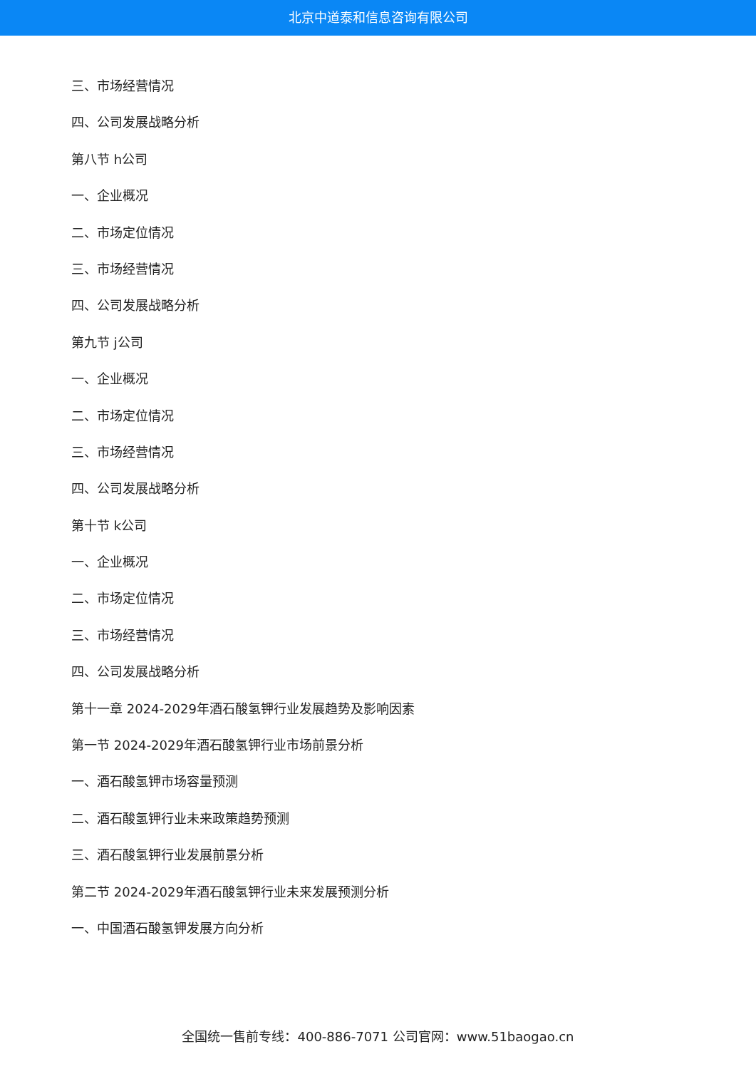北京中道泰和信息咨询有限公司
三、市场经营情况
四、公司发展战略分析
第八节 h公司
一、企业概况
二、市场定位情况
三、市场经营情况
四、公司发展战略分析
第九节 j公司
一、企业概况
二、市场定位情况
三、市场经营情况
四、公司发展战略分析
第十节 k公司
一、企业概况
二、市场定位情况
三、市场经营情况
四、公司发展战略分析
第十一章 2024-2029年酒石酸氢钾行业发展趋势及影响因素
第一节 2024-2029年酒石酸氢钾行业市场前景分析
一、酒石酸氢钾市场容量预测
二、酒石酸氢钾行业未来政策趋势预测
三、酒石酸氢钾行业发展前景分析
第二节 2024-2029年酒石酸氢钾行业未来发展预测分析
一、中国酒石酸氢钾发展方向分析
全国统一售前专线：400-886-7071 公司官网：www.51baogao.cn